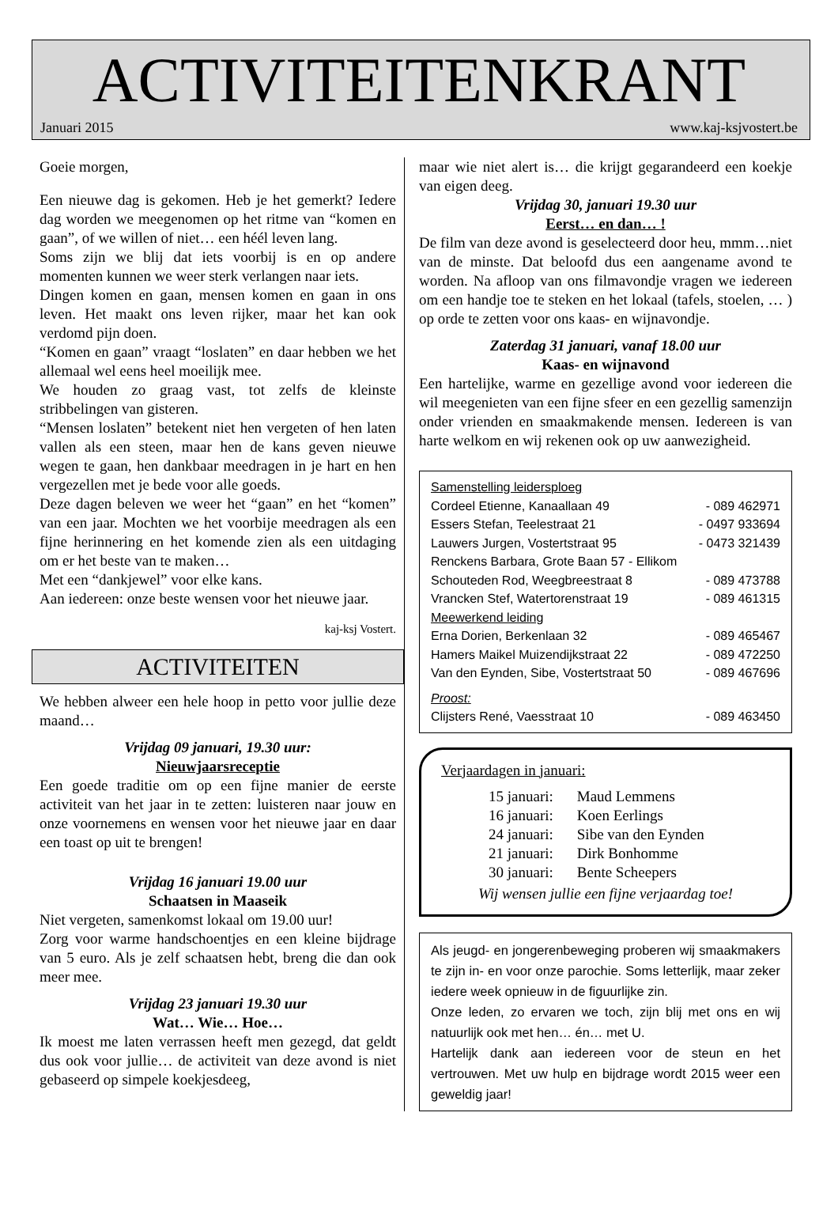ACTIVITEITENKRANT
Januari 2015 www.kaj-ksjvostert.be
Goeie morgen,
Een nieuwe dag is gekomen. Heb je het gemerkt? Iedere dag worden we meegenomen op het ritme van “komen en gaan”, of we willen of niet… een héél leven lang.
Soms zijn we blij dat iets voorbij is en op andere momenten kunnen we weer sterk verlangen naar iets.
Dingen komen en gaan, mensen komen en gaan in ons leven. Het maakt ons leven rijker, maar het kan ook verdomd pijn doen.
“Komen en gaan” vraagt “loslaten” en daar hebben we het allemaal wel eens heel moeilijk mee.
We houden zo graag vast, tot zelfs de kleinste stribbelingen van gisteren.
“Mensen loslaten” betekent niet hen vergeten of hen laten vallen als een steen, maar hen de kans geven nieuwe wegen te gaan, hen dankbaar meedragen in je hart en hen vergezellen met je bede voor alle goeds.
Deze dagen beleven we weer het “gaan” en het “komen” van een jaar. Mochten we het voorbije meedragen als een fijne herinnering en het komende zien als een uitdaging om er het beste van te maken…
Met een “dankjewel” voor elke kans.
Aan iedereen: onze beste wensen voor het nieuwe jaar.
kaj-ksj Vostert.
ACTIVITEITEN
We hebben alweer een hele hoop in petto voor jullie deze maand…
Vrijdag 09 januari, 19.30 uur:
Nieuwjaarsreceptie
Een goede traditie om op een fijne manier de eerste activiteit van het jaar in te zetten: luisteren naar jouw en onze voornemens en wensen voor het nieuwe jaar en daar een toast op uit te brengen!
Vrijdag 16 januari 19.00 uur
Schaatsen in Maaseik
Niet vergeten, samenkomst lokaal om 19.00 uur!
Zorg voor warme handschoentjes en een kleine bijdrage van 5 euro. Als je zelf schaatsen hebt, breng die dan ook meer mee.
Vrijdag 23 januari 19.30 uur
Wat… Wie… Hoe…
Ik moest me laten verrassen heeft men gezegd, dat geldt dus ook voor jullie… de activiteit van deze avond is niet gebaseerd op simpele koekjesdeeg,
maar wie niet alert is… die krijgt gegarandeerd een koekje van eigen deeg.
Vrijdag 30, januari 19.30 uur
Eerst… en dan… !
De film van deze avond is geselecteerd door heu, mmm…niet van de minste. Dat beloofd dus een aangename avond te worden. Na afloop van ons filmavondje vragen we iedereen om een handje toe te steken en het lokaal (tafels, stoelen, … ) op orde te zetten voor ons kaas- en wijnavondje.
Zaterdag 31 januari, vanaf 18.00 uur
Kaas- en wijnavond
Een hartelijke, warme en gezellige avond voor iedereen die wil meegenieten van een fijne sfeer en een gezellig samenzijn onder vrienden en smaakmakende mensen. Iedereen is van harte welkom en wij rekenen ook op uw aanwezigheid.
Samenstelling leidersploeg
Cordeel Etienne, Kanaallaan 49 - 089 462971
Essers Stefan, Teelestraat 21 - 0497 933694
Lauwers Jurgen, Vostertstraat 95 - 0473 321439
Renckens Barbara, Grote Baan 57 - Ellikom
Schouteden Rod, Weegbreestraat 8 - 089 473788
Vrancken Stef, Watertorenstraat 19 - 089 461315
Meewerkend leiding
Erna Dorien, Berkenlaan 32 - 089 465467
Hamers Maikel Muizendijkstraat 22 - 089 472250
Van den Eynden, Sibe, Vostertstraat 50 - 089 467696
Proost:
Clijsters René, Vaesstraat 10 - 089 463450
Verjaardagen in januari:
| 15 januari: | Maud Lemmens |
| 16 januari: | Koen Eerlings |
| 24 januari: | Sibe van den Eynden |
| 21 januari: | Dirk Bonhomme |
| 30 januari: | Bente Scheepers |
Wij wensen jullie een fijne verjaardag toe!
Als jeugd- en jongerenbeweging proberen wij smaakmakers te zijn in- en voor onze parochie. Soms letterlijk, maar zeker iedere week opnieuw in de figuurlijke zin.
Onze leden, zo ervaren we toch, zijn blij met ons en wij natuurlijk ook met hen… én… met U.
Hartelijk dank aan iedereen voor de steun en het vertrouwen. Met uw hulp en bijdrage wordt 2015 weer een geweldig jaar!